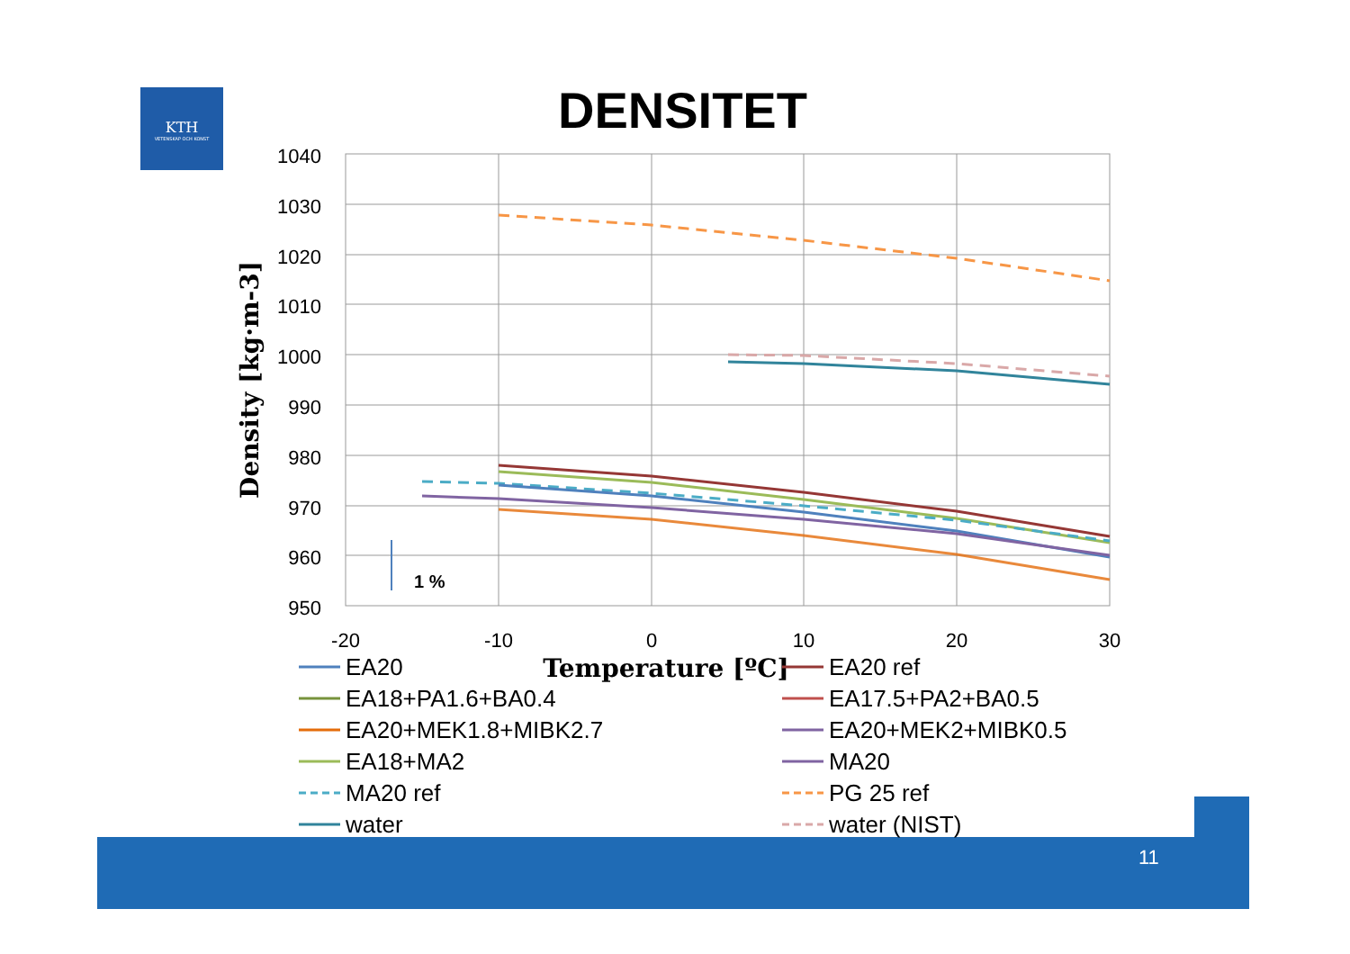KTH
VETENSKAP OCH KONST
DENSITET
11
1040
1030
1020
1010
1000
990
980
970
960
950
-20
-10
0
10
20
30
Temperature [ºC]
Density [kg·m-3]
1 %
EA20
EA20 ref
EA18+PA1.6+BA0.4
EA17.5+PA2+BA0.5
EA20+MEK1.8+MIBK2.7
EA20+MEK2+MIBK0.5
EA18+MA2
MA20
MA20 ref
PG 25 ref
water
water (NIST)